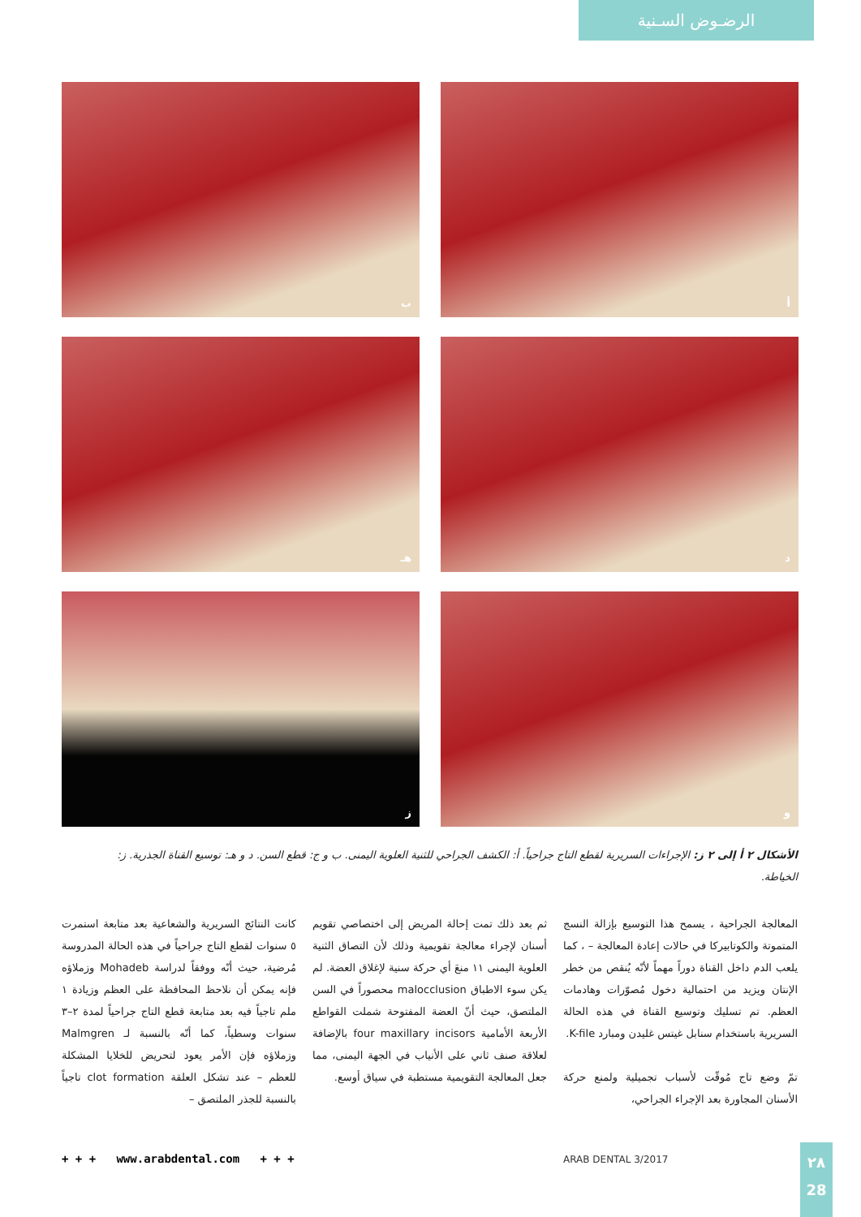الرضـوض السـنية
أ
ب
د
هـ
و
ز
الأشكال ٢ أ إلى ٢ ز: الإجراءات السريرية لقطع التاج جراحياً. أ: الكشف الجراحي للثنية العلوية اليمنى. ب و ج: قطع السن. د و هـ: توسيع القناة الجذرية. ز: الخياطة.
المعالجة الجراحية ، يسمح هذا التوسيع بإزالة النسج المتموتة والكوتابيركا في حالات إعادة المعالجة – ، كما يلعب الدم داخل القناة دوراً مهماً لأنّه يُنقص من خطر الإنتان ويزيد من احتمالية دخول مُصوّرات وهادمات العظم. تم تسليك وتوسيع القناة في هذه الحالة السريرية باستخدام سنابل غيتس غليدن ومبارد K-file.
تمّ وضع تاج مُوقّت لأسباب تجميلية ولمنع حركة الأسنان المجاورة بعد الإجراء الجراحي،
ثم بعد ذلك تمت إحالة المريض إلى اختصاصي تقويم أسنان لإجراء معالجة تقويمية وذلك لأن التصاق الثنية العلوية اليمنى ١١ منعَ أي حركة سنية لإغلاق العضة. لم يكن سوء الاطباق malocclusion محصوراً في السن الملتصق، حيث أنّ العضة المفتوحة شملت القواطع الأربعة الأمامية four maxillary incisors بالإضافة لعلاقة صنف ثاني على الأنياب في الجهة اليمنى، مما جعل المعالجة التقويمية مستطبة في سياق أوسع.
كانت النتائج السريرية والشعاعية بعد متابعة استمرت ٥ سنوات لقطع التاج جراحياً في هذه الحالة المدروسة مُرضية، حيث أنّه ووفقاً لدراسة Mohadeb وزملاؤه فإنه يمكن أن نلاحظ المحافظة على العظم وزيادة ١ ملم تاجياً فيه بعد متابعة قطع التاج جراحياً لمدة ٢–٣ سنوات وسطياً، كما أنّه بالنسبة لـ Malmgren وزملاؤه فإن الأمر يعود لتحريض للخلايا المشكلة للعظم – عند تشكل العلقة clot formation تاجياً بالنسبة للجذر الملتصق –
+ + + www.arabdental.com + + +
ARAB DENTAL 3/2017
٢٨
28